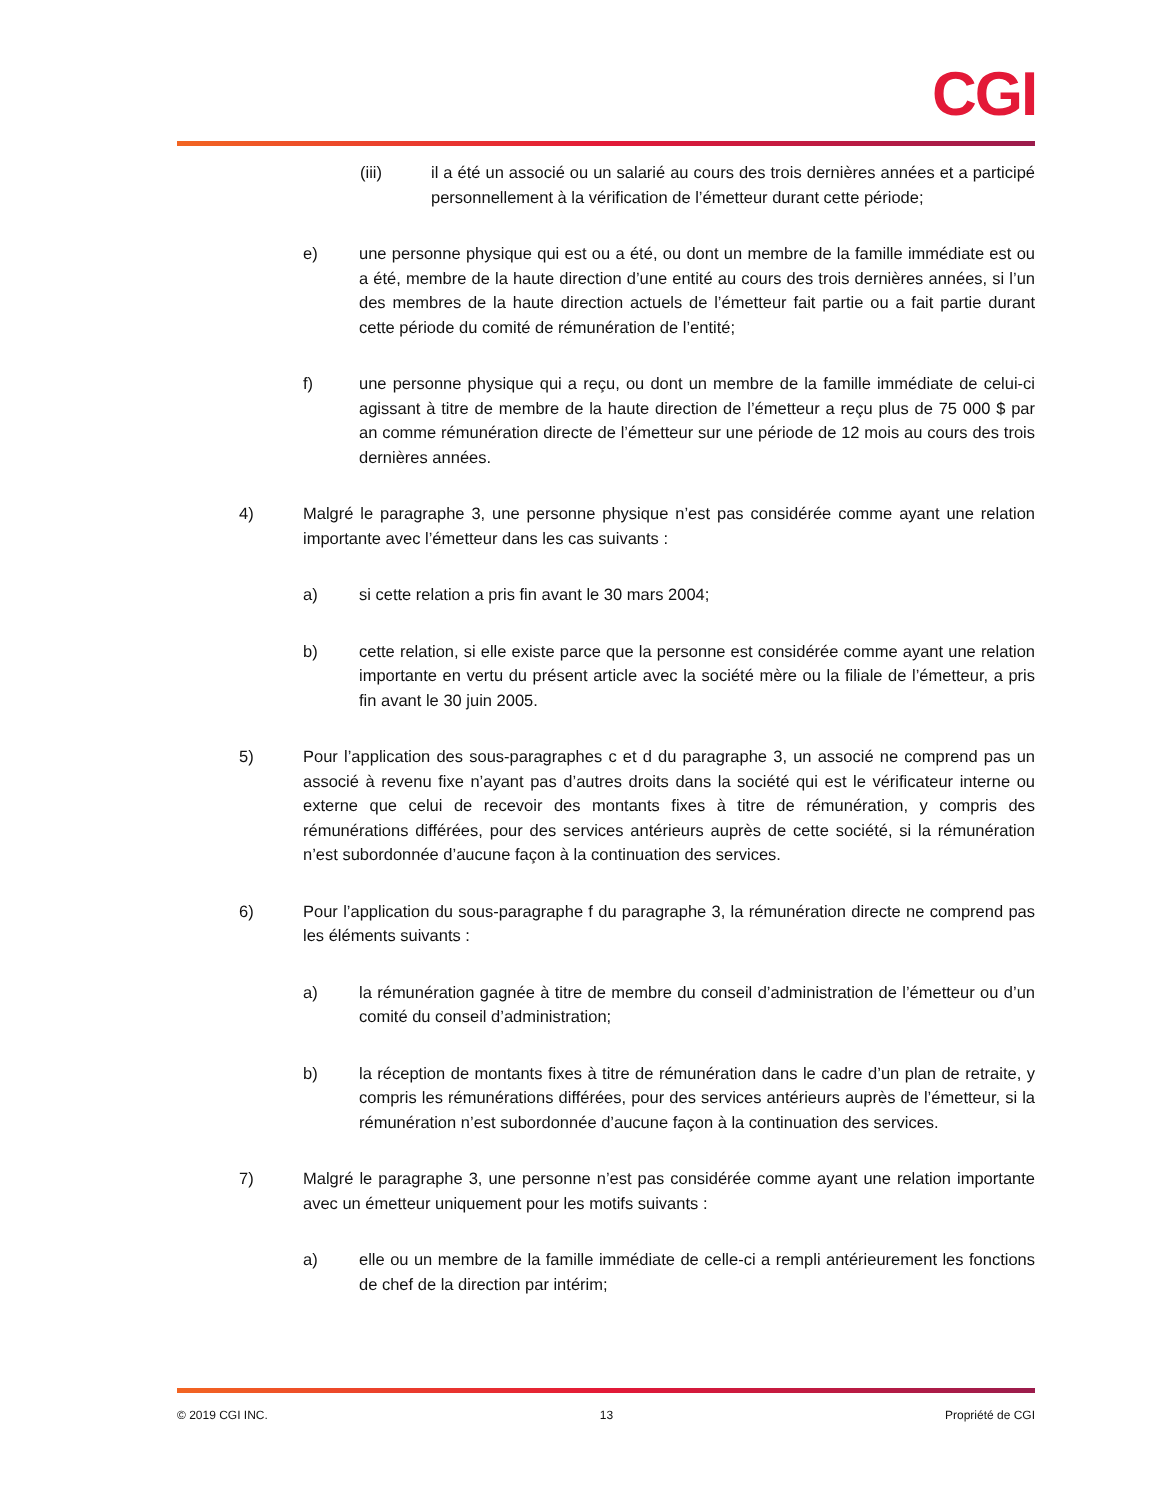CGI
(iii) il a été un associé ou un salarié au cours des trois dernières années et a participé personnellement à la vérification de l’émetteur durant cette période;
e) une personne physique qui est ou a été, ou dont un membre de la famille immédiate est ou a été, membre de la haute direction d’une entité au cours des trois dernières années, si l’un des membres de la haute direction actuels de l’émetteur fait partie ou a fait partie durant cette période du comité de rémunération de l’entité;
f) une personne physique qui a reçu, ou dont un membre de la famille immédiate de celui-ci agissant à titre de membre de la haute direction de l’émetteur a reçu plus de 75 000 $ par an comme rémunération directe de l’émetteur sur une période de 12 mois au cours des trois dernières années.
4) Malgré le paragraphe 3, une personne physique n’est pas considérée comme ayant une relation importante avec l’émetteur dans les cas suivants :
a) si cette relation a pris fin avant le 30 mars 2004;
b) cette relation, si elle existe parce que la personne est considérée comme ayant une relation importante en vertu du présent article avec la société mère ou la filiale de l’émetteur, a pris fin avant le 30 juin 2005.
5) Pour l’application des sous-paragraphes c et d du paragraphe 3, un associé ne comprend pas un associé à revenu fixe n’ayant pas d’autres droits dans la société qui est le vérificateur interne ou externe que celui de recevoir des montants fixes à titre de rémunération, y compris des rémunérations différées, pour des services antérieurs auprès de cette société, si la rémunération n’est subordonnée d’aucune façon à la continuation des services.
6) Pour l’application du sous-paragraphe f du paragraphe 3, la rémunération directe ne comprend pas les éléments suivants :
a) la rémunération gagnée à titre de membre du conseil d’administration de l’émetteur ou d’un comité du conseil d’administration;
b) la réception de montants fixes à titre de rémunération dans le cadre d’un plan de retraite, y compris les rémunérations différées, pour des services antérieurs auprès de l’émetteur, si la rémunération n’est subordonnée d’aucune façon à la continuation des services.
7) Malgré le paragraphe 3, une personne n’est pas considérée comme ayant une relation importante avec un émetteur uniquement pour les motifs suivants :
a) elle ou un membre de la famille immédiate de celle-ci a rempli antérieurement les fonctions de chef de la direction par intérim;
© 2019 CGI INC. 13 Propriété de CGI